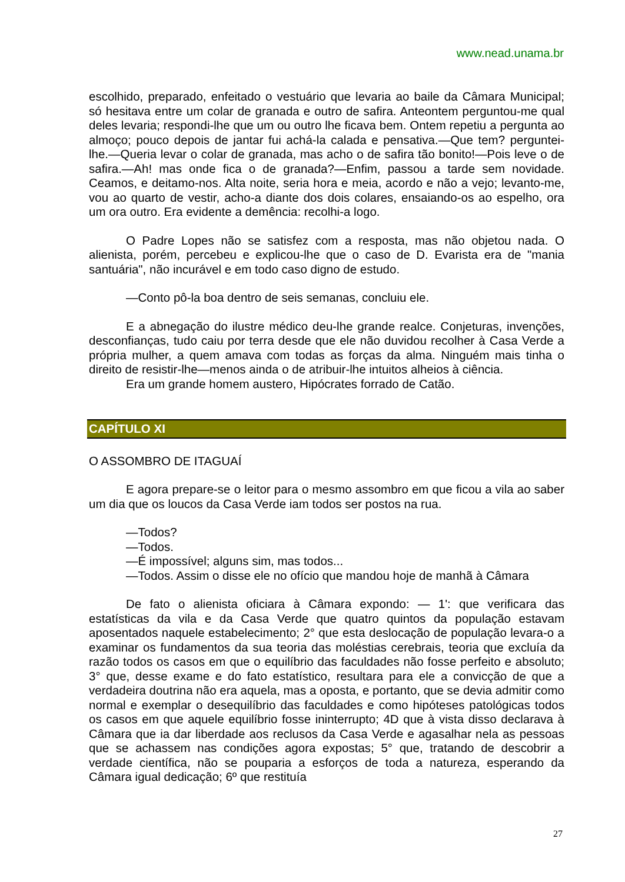www.nead.unama.br
escolhido, preparado, enfeitado o vestuário que levaria ao baile da Câmara Municipal; só hesitava entre um colar de granada e outro de safira. Anteontem perguntou-me qual deles levaria; respondi-lhe que um ou outro lhe ficava bem. Ontem repetiu a pergunta ao almoço; pouco depois de jantar fui achá-la calada e pensativa.—Que tem? perguntei-lhe.—Queria levar o colar de granada, mas acho o de safira tão bonito!—Pois leve o de safira.—Ah! mas onde fica o de granada?—Enfim, passou a tarde sem novidade. Ceamos, e deitamo-nos. Alta noite, seria hora e meia, acordo e não a vejo; levanto-me, vou ao quarto de vestir, acho-a diante dos dois colares, ensaiando-os ao espelho, ora um ora outro. Era evidente a demência: recolhi-a logo.
O Padre Lopes não se satisfez com a resposta, mas não objetou nada. O alienista, porém, percebeu e explicou-lhe que o caso de D. Evarista era de "mania santuária", não incurável e em todo caso digno de estudo.
—Conto pô-la boa dentro de seis semanas, concluiu ele.
E a abnegação do ilustre médico deu-lhe grande realce. Conjeturas, invenções, desconfianças, tudo caiu por terra desde que ele não duvidou recolher à Casa Verde a própria mulher, a quem amava com todas as forças da alma. Ninguém mais tinha o direito de resistir-lhe—menos ainda o de atribuir-lhe intuitos alheios à ciência.
Era um grande homem austero, Hipócrates forrado de Catão.
CAPÍTULO XI
O ASSOMBRO DE ITAGUAÍ
E agora prepare-se o leitor para o mesmo assombro em que ficou a vila ao saber um dia que os loucos da Casa Verde iam todos ser postos na rua.
—Todos?
—Todos.
—É impossível; alguns sim, mas todos...
—Todos. Assim o disse ele no ofício que mandou hoje de manhã à Câmara
De fato o alienista oficiara à Câmara expondo: — 1': que verificara das estatísticas da vila e da Casa Verde que quatro quintos da população estavam aposentados naquele estabelecimento; 2° que esta deslocação de população levara-o a examinar os fundamentos da sua teoria das moléstias cerebrais, teoria que excluía da razão todos os casos em que o equilíbrio das faculdades não fosse perfeito e absoluto; 3° que, desse exame e do fato estatístico, resultara para ele a convicção de que a verdadeira doutrina não era aquela, mas a oposta, e portanto, que se devia admitir como normal e exemplar o desequilíbrio das faculdades e como hipóteses patológicas todos os casos em que aquele equilíbrio fosse ininterrupto; 4D que à vista disso declarava à Câmara que ia dar liberdade aos reclusos da Casa Verde e agasalhar nela as pessoas que se achassem nas condições agora expostas; 5° que, tratando de descobrir a verdade científica, não se pouparia a esforços de toda a natureza, esperando da Câmara igual dedicação; 6º que restituía
27